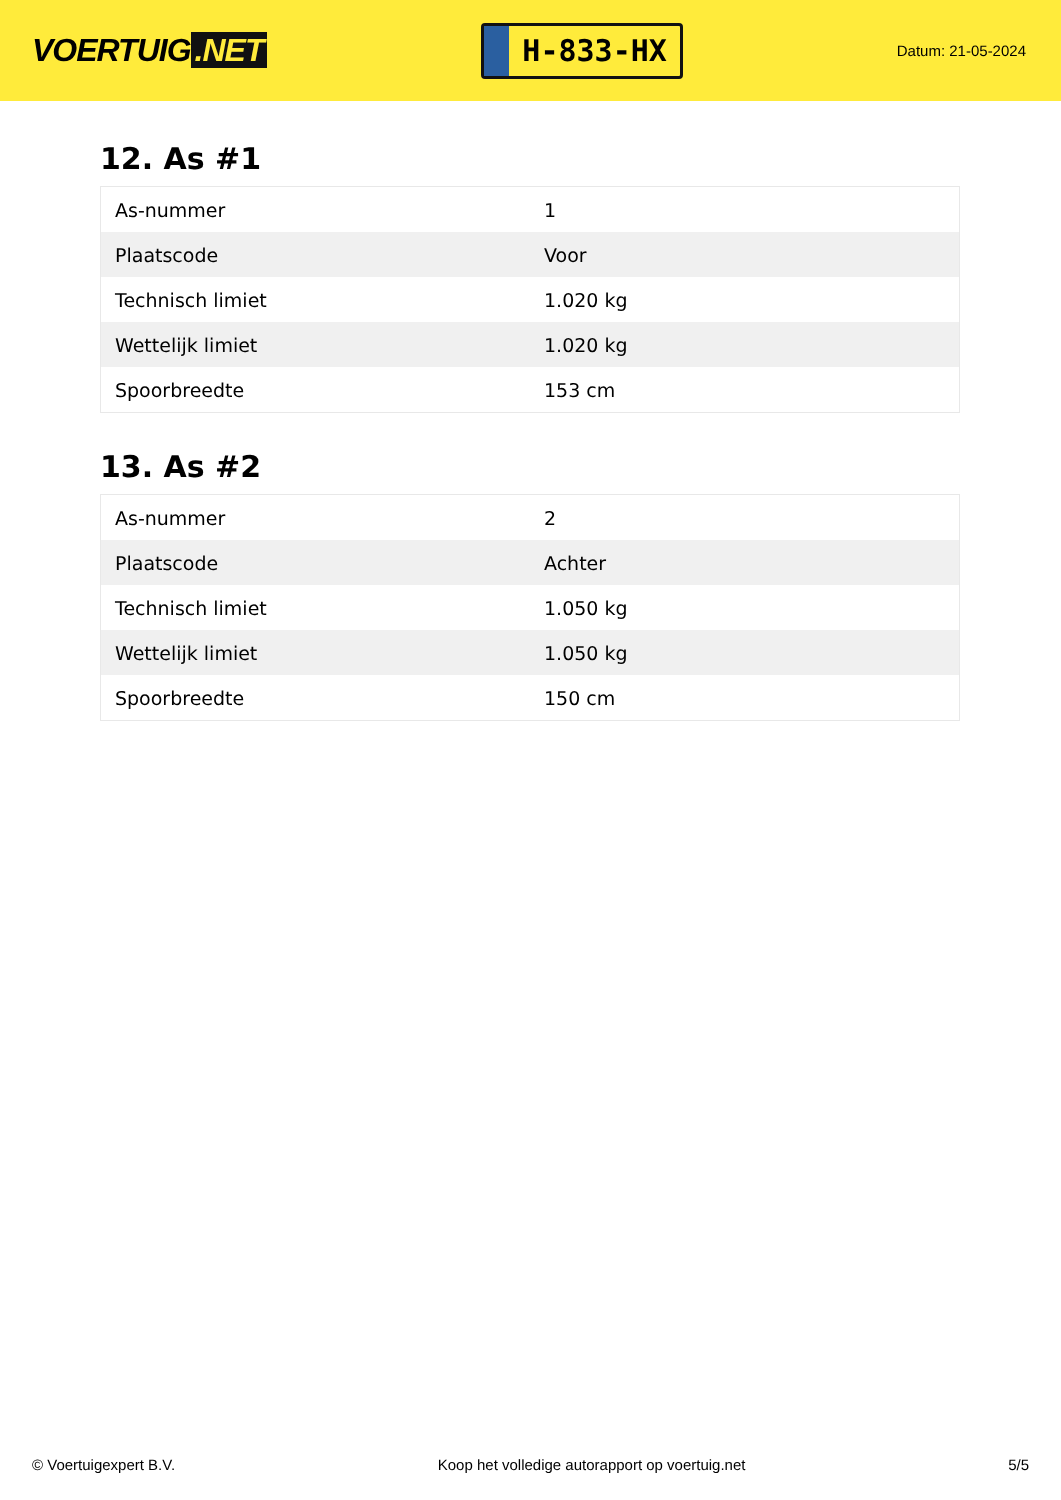VOERTUIG.NET
H-833-HX
Datum: 21-05-2024
12. As #1
| As-nummer | 1 |
| Plaatscode | Voor |
| Technisch limiet | 1.020 kg |
| Wettelijk limiet | 1.020 kg |
| Spoorbreedte | 153 cm |
13. As #2
| As-nummer | 2 |
| Plaatscode | Achter |
| Technisch limiet | 1.050 kg |
| Wettelijk limiet | 1.050 kg |
| Spoorbreedte | 150 cm |
© Voertuigexpert B.V. Koop het volledige autorapport op voertuig.net 5/5